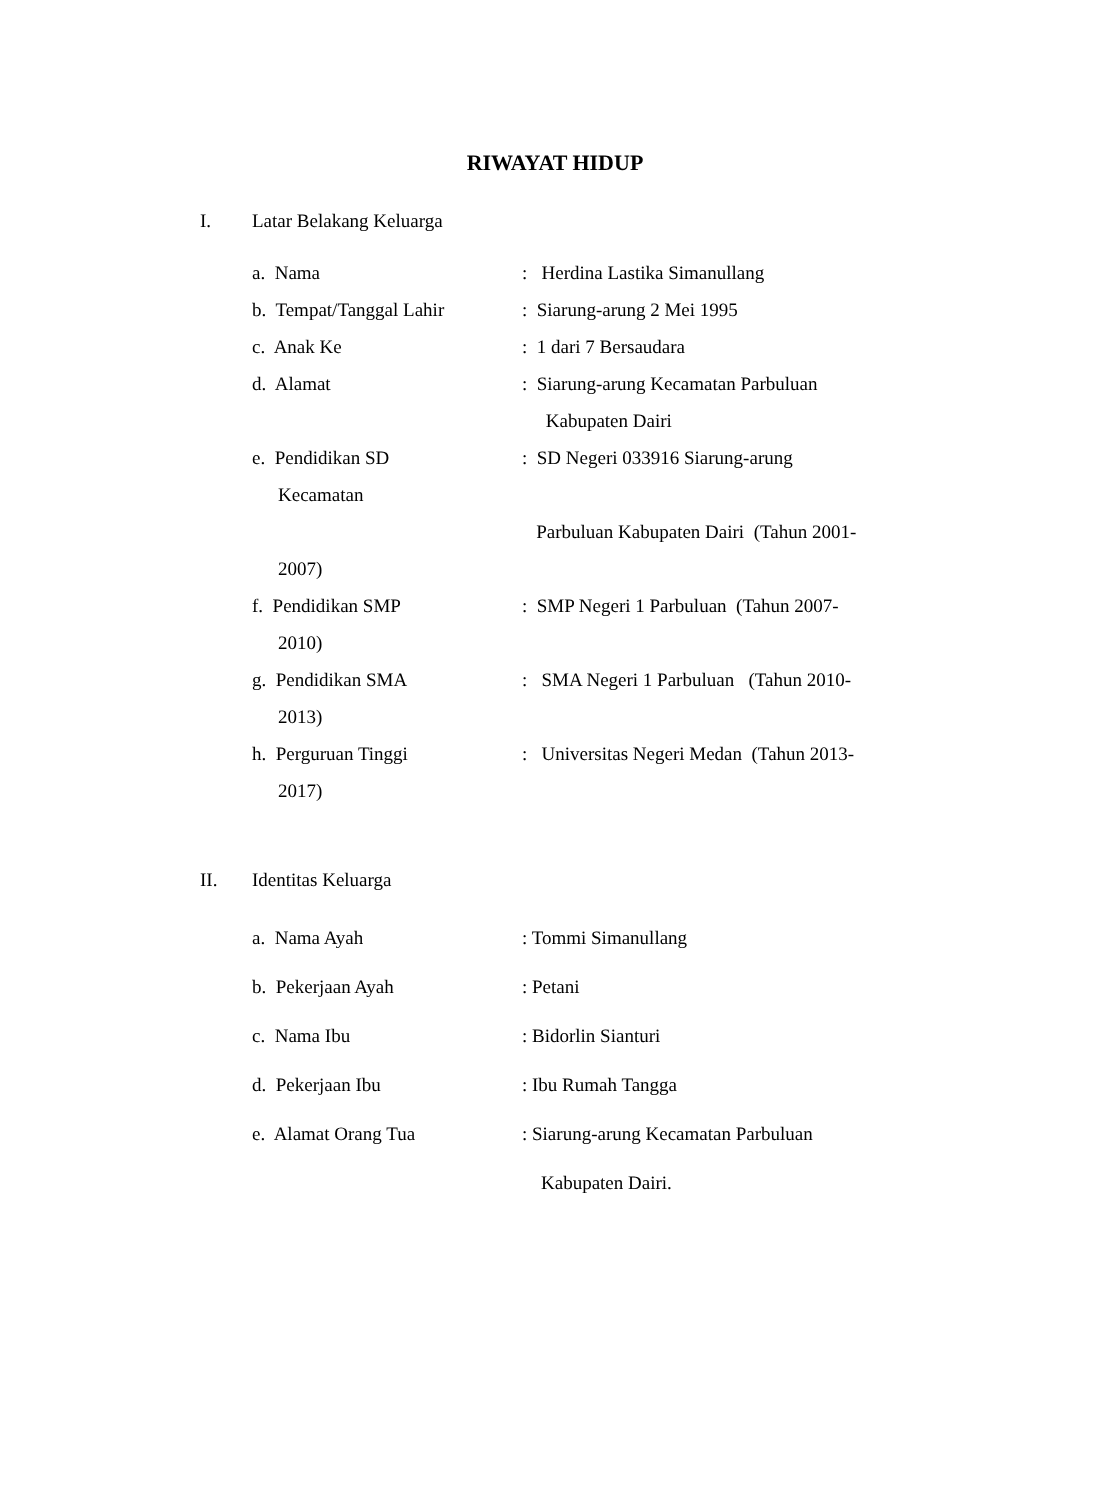RIWAYAT HIDUP
I. Latar Belakang Keluarga
a. Nama: Herdina Lastika Simanullang
b. Tempat/Tanggal Lahir: Siarung-arung 2 Mei 1995
c. Anak Ke: 1 dari 7 Bersaudara
d. Alamat: Siarung-arung Kecamatan Parbuluan
Kabupaten Dairi
e. Pendidikan SD: SD Negeri 033916 Siarung-arung
Kecamatan
Parbuluan Kabupaten Dairi (Tahun 2001-
2007)
f. Pendidikan SMP: SMP Negeri 1 Parbuluan (Tahun 2007-
2010)
g. Pendidikan SMA: SMA Negeri 1 Parbuluan (Tahun 2010-
2013)
h. Perguruan Tinggi: Universitas Negeri Medan (Tahun 2013-
2017)
II. Identitas Keluarga
a. Nama Ayah: Tommi Simanullang
b. Pekerjaan Ayah: Petani
c. Nama Ibu: Bidorlin Sianturi
d. Pekerjaan Ibu: Ibu Rumah Tangga
e. Alamat Orang Tua: Siarung-arung Kecamatan Parbuluan
Kabupaten Dairi.